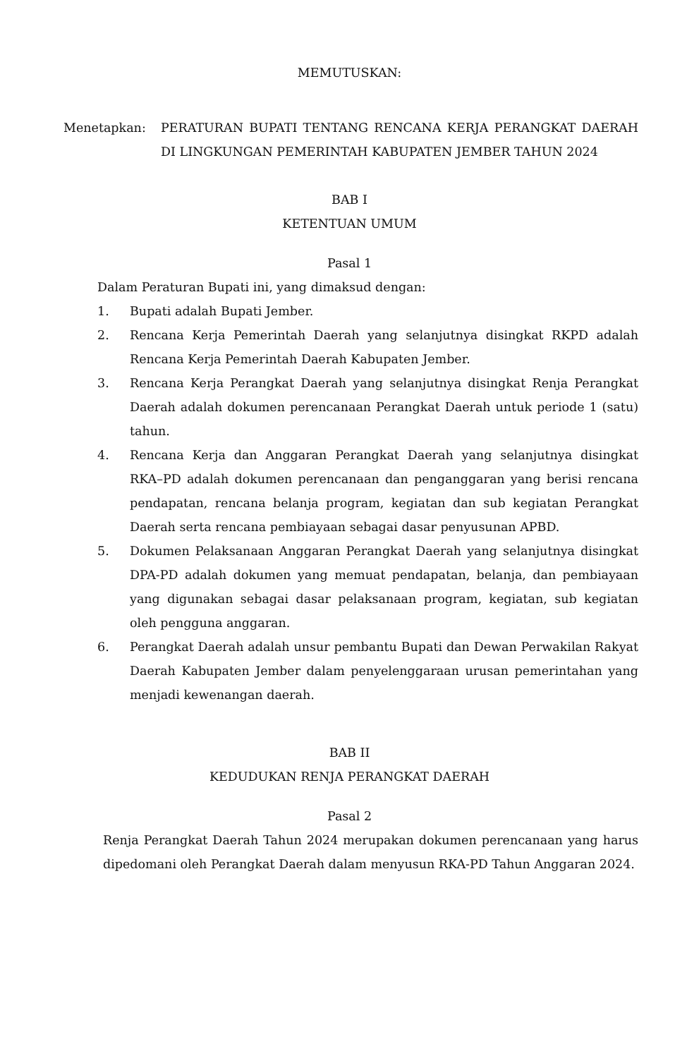MEMUTUSKAN:
Menetapkan: PERATURAN BUPATI TENTANG RENCANA KERJA PERANGKAT DAERAH DI LINGKUNGAN PEMERINTAH KABUPATEN JEMBER TAHUN 2024
BAB I
KETENTUAN UMUM
Pasal 1
Dalam Peraturan Bupati ini, yang dimaksud dengan:
1. Bupati adalah Bupati Jember.
2. Rencana Kerja Pemerintah Daerah yang selanjutnya disingkat RKPD adalah Rencana Kerja Pemerintah Daerah Kabupaten Jember.
3. Rencana Kerja Perangkat Daerah yang selanjutnya disingkat Renja Perangkat Daerah adalah dokumen perencanaan Perangkat Daerah untuk periode 1 (satu) tahun.
4. Rencana Kerja dan Anggaran Perangkat Daerah yang selanjutnya disingkat RKA–PD adalah dokumen perencanaan dan penganggaran yang berisi rencana pendapatan, rencana belanja program, kegiatan dan sub kegiatan Perangkat Daerah serta rencana pembiayaan sebagai dasar penyusunan APBD.
5. Dokumen Pelaksanaan Anggaran Perangkat Daerah yang selanjutnya disingkat DPA-PD adalah dokumen yang memuat pendapatan, belanja, dan pembiayaan yang digunakan sebagai dasar pelaksanaan program, kegiatan, sub kegiatan oleh pengguna anggaran.
6. Perangkat Daerah adalah unsur pembantu Bupati dan Dewan Perwakilan Rakyat Daerah Kabupaten Jember dalam penyelenggaraan urusan pemerintahan yang menjadi kewenangan daerah.
BAB II
KEDUDUKAN RENJA PERANGKAT DAERAH
Pasal 2
Renja Perangkat Daerah Tahun 2024 merupakan dokumen perencanaan yang harus dipedomani oleh Perangkat Daerah dalam menyusun RKA-PD Tahun Anggaran 2024.